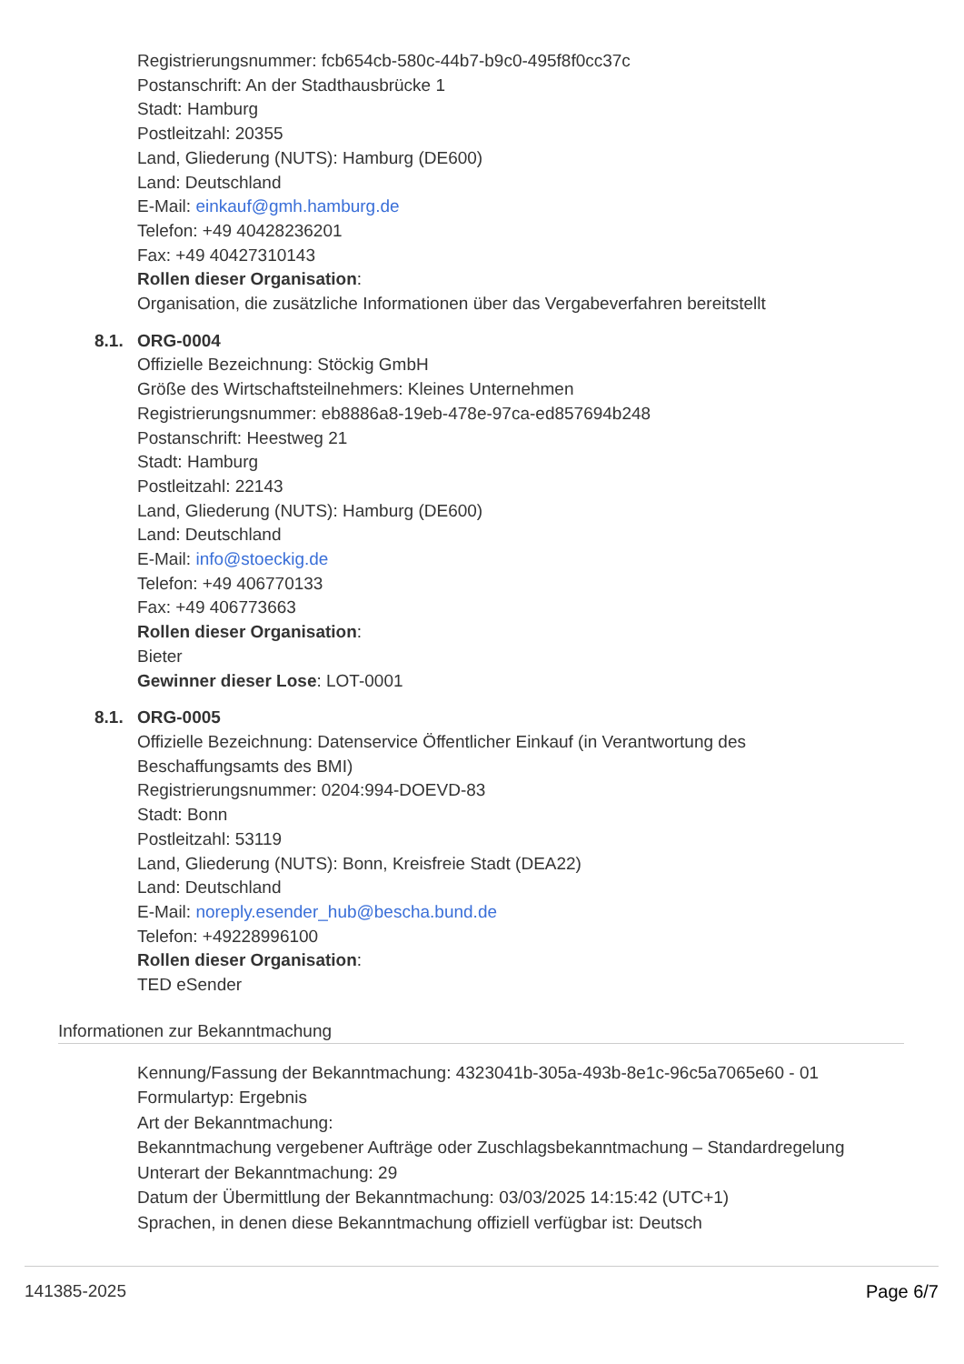Registrierungsnummer: fcb654cb-580c-44b7-b9c0-495f8f0cc37c
Postanschrift: An der Stadthausbrücke 1
Stadt: Hamburg
Postleitzahl: 20355
Land, Gliederung (NUTS): Hamburg (DE600)
Land: Deutschland
E-Mail: einkauf@gmh.hamburg.de
Telefon: +49 40428236201
Fax: +49 40427310143
Rollen dieser Organisation:
Organisation, die zusätzliche Informationen über das Vergabeverfahren bereitstellt
8.1. ORG-0004
Offizielle Bezeichnung: Stöckig GmbH
Größe des Wirtschaftsteilnehmers: Kleines Unternehmen
Registrierungsnummer: eb8886a8-19eb-478e-97ca-ed857694b248
Postanschrift: Heestweg 21
Stadt: Hamburg
Postleitzahl: 22143
Land, Gliederung (NUTS): Hamburg (DE600)
Land: Deutschland
E-Mail: info@stoeckig.de
Telefon: +49 406770133
Fax: +49 406773663
Rollen dieser Organisation:
Bieter
Gewinner dieser Lose: LOT-0001
8.1. ORG-0005
Offizielle Bezeichnung: Datenservice Öffentlicher Einkauf (in Verantwortung des
Beschaffungsamts des BMI)
Registrierungsnummer: 0204:994-DOEVD-83
Stadt: Bonn
Postleitzahl: 53119
Land, Gliederung (NUTS): Bonn, Kreisfreie Stadt (DEA22)
Land: Deutschland
E-Mail: noreply.esender_hub@bescha.bund.de
Telefon: +49228996100
Rollen dieser Organisation:
TED eSender
Informationen zur Bekanntmachung
Kennung/Fassung der Bekanntmachung: 4323041b-305a-493b-8e1c-96c5a7065e60 - 01
Formulartyp: Ergebnis
Art der Bekanntmachung:
Bekanntmachung vergebener Aufträge oder Zuschlagsbekanntmachung – Standardregelung
Unterart der Bekanntmachung: 29
Datum der Übermittlung der Bekanntmachung: 03/03/2025 14:15:42 (UTC+1)
Sprachen, in denen diese Bekanntmachung offiziell verfügbar ist: Deutsch
141385-2025 Page 6/7